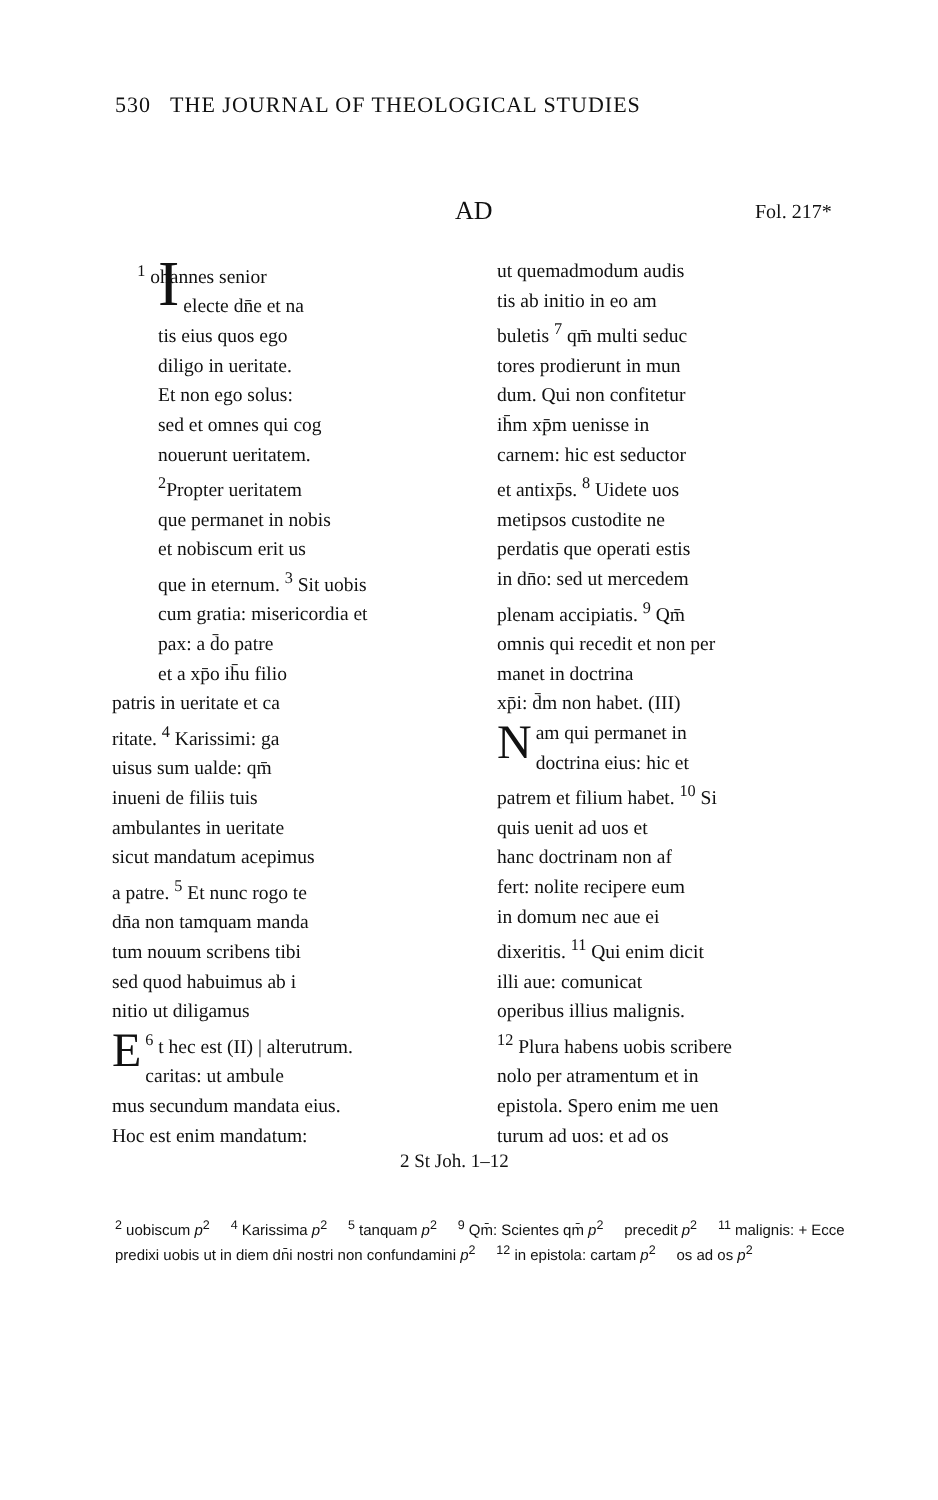530 THE JOURNAL OF THEOLOGICAL STUDIES
AD Fol. 217*
<sup>1</sup> I ohannes senior
electe dn̄e et na
tis eius quos ego
diligo in ueritate.
Et non ego solus:
sed et omnes qui cog
nouerunt ueritatem.
<sup>2</sup> Propter ueritatem
que permanet in nobis
et nobiscum erit us
que in eternum. <sup>3</sup> Sit uobis
cum gratia: misericordia et
pax: a d̄o patre
et a xp̄o ih̄u filio
patris in ueritate et ca
ritate. <sup>4</sup> Karissimi: ga
uisus sum ualde: qm̄
inueni de filiis tuis
ambulantes in ueritate
sicut mandatum acepimus
a patre. <sup>5</sup> Et nunc rogo te
dn̄a non tamquam manda
tum nouum scribens tibi
sed quod habuimus ab i
nitio ut diligamus
<sup>6</sup> E t hec est (II) | alterutrum.
caritas: ut ambule
mus secundum mandata eius.
Hoc est enim mandatum:
ut quemadmodum audis
tis ab initio in eo am
buletis <sup>7</sup> qm̄ multi seduc
tores prodierunt in mun
dum. Qui non confitetur
ih̄m xp̄m uenisse in
carnem: hic est seductor
et antixp̄s. <sup>8</sup> Uidete uos
metipsos custodite ne
perdatis que operati estis
in dn̄o: sed ut mercedem
plenam accipiatis. <sup>9</sup> Qm̄
omnis qui recedit et non per
manet in doctrina
xp̄i: d̄m non habet. (III)
Nam qui permanet in
doctrina eius: hic et
patrem et filium habet. <sup>10</sup> Si
quis uenit ad uos et
hanc doctrinam non af
fert: nolite recipere eum
in domum nec aue ei
dixeritis. <sup>11</sup> Qui enim dicit
illi aue: comunicat
operibus illius malignis.
<sup>12</sup> Plura habens uobis scribere
nolo per atramentum et in
epistola. Spero enim me uen
turum ad uos: et ad os
2 St Joh. 1–12
<sup>2</sup> uobiscum p<sup>2</sup> <sup>4</sup> Karissima p<sup>2</sup> <sup>5</sup> tanquam p<sup>2</sup> <sup>9</sup> Qm̄: Scientes qm̄ p<sup>2</sup> precedit p<sup>2</sup> <sup>11</sup> malignis: + Ecce predixi uobis ut in diem dn̄i nostri non confundamini p<sup>2</sup> <sup>12</sup> in epistola: cartam p<sup>2</sup> os ad os p<sup>2</sup>